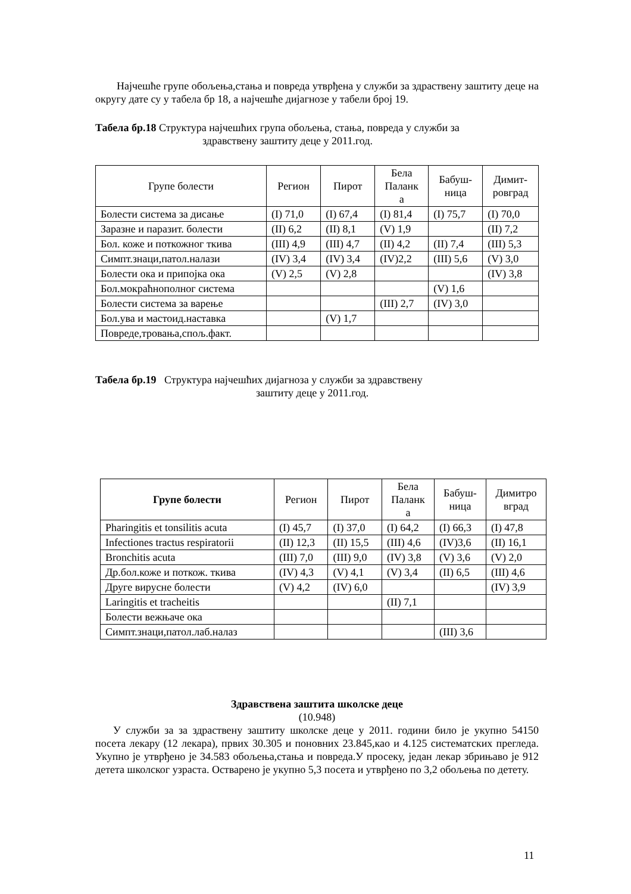Најчешће групе обољења,стања и повреда утврђена у служби за здраствену заштиту деце на округу дате су у табела бр 18, а најчешће дијагнозе у табели број 19.
Табела бр.18 Структура најчешћих група обољења, стања, повреда у служби за
здравствену заштиту деце у 2011.год.
| Групе болести | Регион | Пирот | Бела Паланк а | Бабуш- ница | Димит- ровград |
| --- | --- | --- | --- | --- | --- |
| Болести система за дисање | (I) 71,0 | (I) 67,4 | (I) 81,4 | (I) 75,7 | (I) 70,0 |
| Заразне и паразит. болести | (II) 6,2 | (II) 8,1 | (V) 1,9 | | (II) 7,2 |
| Бол. коже и поткожног ткива | (III) 4,9 | (III) 4,7 | (II) 4,2 | (II) 7,4 | (III) 5,3 |
| Симпт.знаци,патол.налази | (IV) 3,4 | (IV) 3,4 | (IV)2,2 | (III) 5,6 | (V) 3,0 |
| Болести ока и припојка ока | (V) 2,5 | (V) 2,8 | | | (IV) 3,8 |
| Бол.мокраћнополног система | | | | (V) 1,6 | |
| Болести система за варење | | | (III) 2,7 | (IV) 3,0 | |
| Бол.ува и мастоид.наставка | | (V) 1,7 | | | |
| Повреде,тровања,спољ.факт. | | | | | |
Табела бр.19 Структура најчешћих дијагноза у служби за здравствену
заштиту деце у 2011.год.
| Групе болести | Регион | Пирот | Бела Паланк а | Бабуш- ница | Димитро вград |
| --- | --- | --- | --- | --- | --- |
| Pharingitis et tonsilitis acuta | (I) 45,7 | (I) 37,0 | (I) 64,2 | (I) 66,3 | (I) 47,8 |
| Infectiones tractus respiratorii | (II) 12,3 | (II) 15,5 | (III) 4,6 | (IV)3,6 | (II) 16,1 |
| Bronchitis acuta | (III) 7,0 | (III) 9,0 | (IV) 3,8 | (V) 3,6 | (V) 2,0 |
| Др.бол.коже и поткож. ткива | (IV) 4,3 | (V) 4,1 | (V) 3,4 | (II) 6,5 | (III) 4,6 |
| Друге вирусне болести | (V) 4,2 | (IV) 6,0 | | | (IV) 3,9 |
| Laringitis et tracheitis | | | (II) 7,1 | | |
| Болести вежњаче ока | | | | | |
| Симпт.знаци,патол.лаб.налаз | | | | (III) 3,6 | |
Здравствена заштита школске деце
(10.948)
У служби за за здраствену заштиту школске деце у 2011. години било је укупно 54150 посета лекару (12 лекара), првих 30.305 и поновних 23.845,као и 4.125 систематских прегледа. Укупно је утврђено је 34.583 обољења,стања и повреда.У просеку, један лекар збрињаво је 912 детета школског узраста. Остварено је укупно 5,3 посета и утврђено по 3,2 обољења по детету.
11